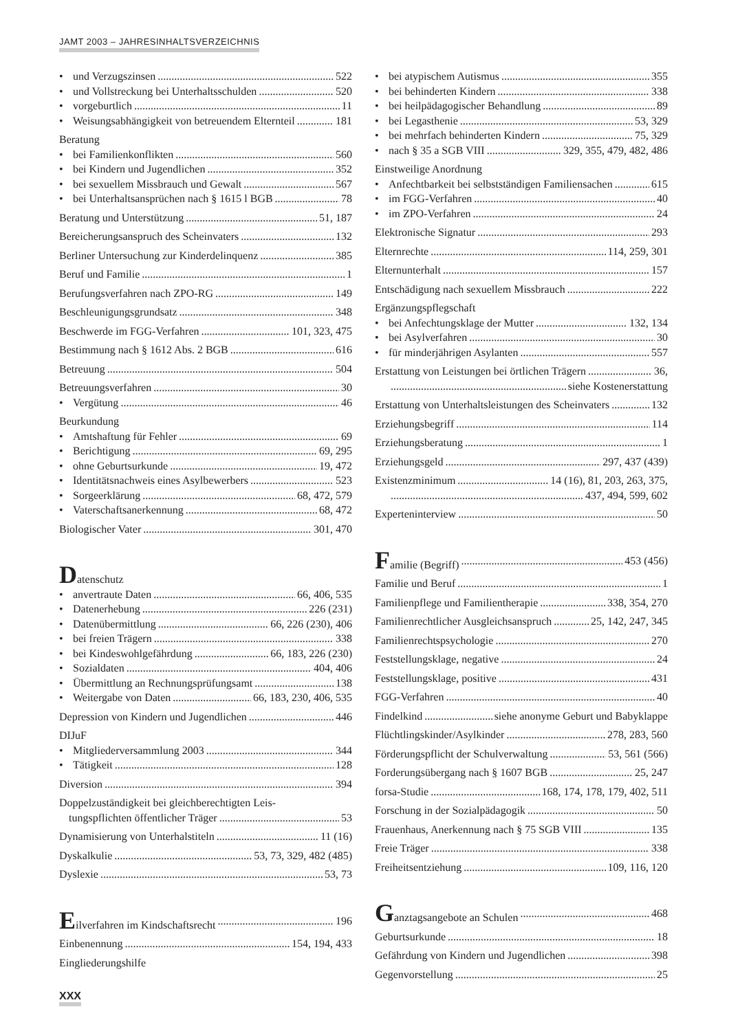JAMT 2003 – JAHRESINHALTSVERZEICHNIS
• und Verzugszinsen 522
• und Vollstreckung bei Unterhaltsschulden 520
• vorgeburtlich 11
• Weisungsabhängigkeit von betreuendem Elternteil 181
Beratung
• bei Familienkonflikten 560
• bei Kindern und Jugendlichen 352
• bei sexuellem Missbrauch und Gewalt 567
• bei Unterhaltsansprüchen nach § 1615 l BGB 78
Beratung und Unterstützung 51, 187
Bereicherungsanspruch des Scheinvaters 132
Berliner Untersuchung zur Kinderdelinquenz 385
Beruf und Familie 1
Berufungsverfahren nach ZPO-RG 149
Beschleunigungsgrundsatz 348
Beschwerde im FGG-Verfahren 101, 323, 475
Bestimmung nach § 1612 Abs. 2 BGB 616
Betreuung 504
Betreuungsverfahren 30
• Vergütung 46
Beurkundung
• Amtshaftung für Fehler 69
• Berichtigung 69, 295
• ohne Geburtsurkunde 19, 472
• Identitätsnachweis eines Asylbewerbers 523
• Sorgeerklärung 68, 472, 579
• Vaterschaftsanerkennung 68, 472
Biologischer Vater 301, 470
Datenschutz
• anvertraute Daten 66, 406, 535
• Datenerhebung 226 (231)
• Datenübermittlung 66, 226 (230), 406
• bei freien Trägern 338
• bei Kindeswohlgefährdung 66, 183, 226 (230)
• Sozialdaten 404, 406
• Übermittlung an Rechnungsprüfungsamt 138
• Weitergabe von Daten 66, 183, 230, 406, 535
Depression von Kindern und Jugendlichen 446
DIJuF
• Mitgliederversammlung 2003 344
• Tätigkeit 128
Diversion 394
Doppelzuständigkeit bei gleichberechtigten Leis-
tungspflichten öffentlicher Träger 53
Dynamisierung von Unterhalstiteln 11 (16)
Dyskalkulie 53, 73, 329, 482 (485)
Dyslexie 53, 73
Eilverfahren im Kindschaftsrecht 196
Einbenennung 154, 194, 433
Eingliederungshilfe
• bei atypischem Autismus 355
• bei behinderten Kindern 338
• bei heilpädagogischer Behandlung 89
• bei Legasthenie 53, 329
• bei mehrfach behinderten Kindern 75, 329
• nach § 35 a SGB VIII 329, 355, 479, 482, 486
Einstweilige Anordnung
• Anfechtbarkeit bei selbstständigen Familiensachen 615
• im FGG-Verfahren 40
• im ZPO-Verfahren 24
Elektronische Signatur 293
Elternrechte 114, 259, 301
Elternunterhalt 157
Entschädigung nach sexuellem Missbrauch 222
Ergänzungspflegschaft
• bei Anfechtungsklage der Mutter 132, 134
• bei Asylverfahren 30
• für minderjährigen Asylanten 557
Erstattung von Leistungen bei örtlichen Trägern 36,
siehe Kostenerstattung
Erstattung von Unterhaltsleistungen des Scheinvaters 132
Erziehungsbegriff 114
Erziehungsberatung 1
Erziehungsgeld 297, 437 (439)
Existenzminimum 14 (16), 81, 203, 263, 375,
437, 494, 599, 602
Experteninterview 50
Familie (Begriff) 453 (456)
Familie und Beruf 1
Familienpflege und Familientherapie 338, 354, 270
Familienrechtlicher Ausgleichsanspruch 25, 142, 247, 345
Familienrechtspsychologie 270
Feststellungsklage, negative 24
Feststellungsklage, positive 431
FGG-Verfahren 40
Findelkind siehe anonyme Geburt und Babyklappe
Flüchtlingskinder/Asylkinder 278, 283, 560
Förderungspflicht der Schulverwaltung 53, 561 (566)
Forderungsübergang nach § 1607 BGB 25, 247
forsa-Studie 168, 174, 178, 179, 402, 511
Forschung in der Sozialpädagogik 50
Frauenhaus, Anerkennung nach § 75 SGB VIII 135
Freie Träger 338
Freiheitsentziehung 109, 116, 120
Ganztagsangebote an Schulen 468
Geburtsurkunde 18
Gefährdung von Kindern und Jugendlichen 398
Gegenvorstellung 25
XXX